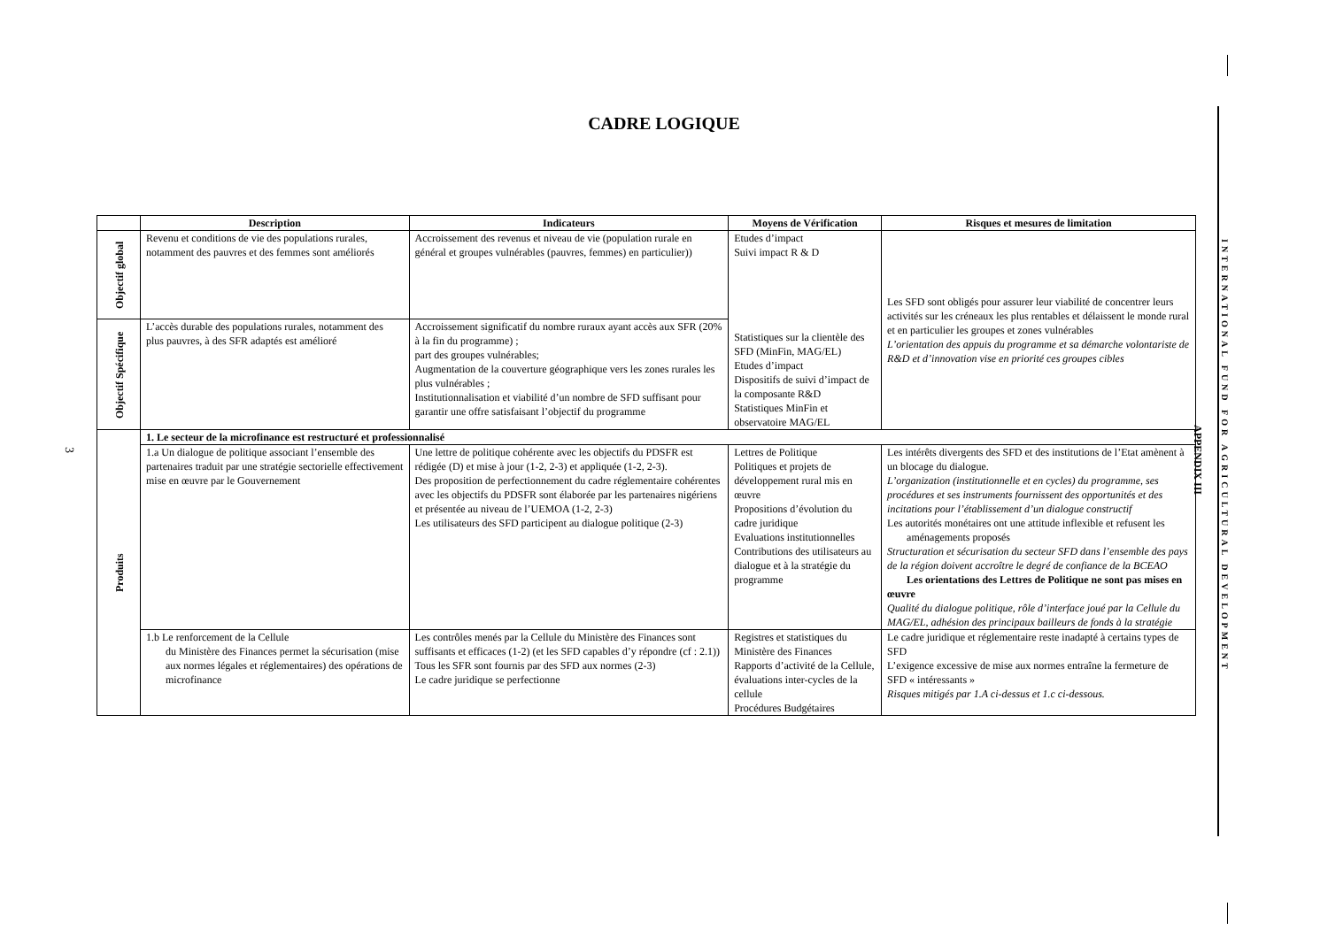CADRE LOGIQUE
| | Description | Indicateurs | Moyens de Vérification | Risques et mesures de limitation |
| --- | --- | --- | --- | --- |
| Objectif global | Revenu et conditions de vie des populations rurales, notamment des pauvres et des femmes sont améliorés | Accroissement des revenus et niveau de vie (population rurale en général et groupes vulnérables (pauvres, femmes) en particulier)) | Etudes d’impact Suivi impact R & D Statistiques sur la clientèle des SFD (MinFin, MAG/EL) Etudes d’impact Dispositifs de suivi d’impact de la composante R&D Statistiques MinFin et observatoire MAG/EL | Les SFD sont obligés pour assurer leur viabilité de concentrer leurs activités sur les créneaux les plus rentables et délaissent le monde rural et en particulier les groupes et zones vulnérables L’orientation des appuis du programme et sa démarche volontariste de R&D et d’innovation vise en priorité ces groupes cibles |
| Objectif Spécifique | L’accès durable des populations rurales, notamment des plus pauvres, à des SFR adaptés est amélioré | Accroissement significatif du nombre ruraux ayant accès aux SFR (20% à la fin du programme) ; part des groupes vulnérables; Augmentation de la couverture géographique vers les zones rurales les plus vulnérables ; Institutionnalisation et viabilité d’un nombre de SFD suffisant pour garantir une offre satisfaisant l’objectif du programme | | |
| Produits | 1. Le secteur de la microfinance est restructuré et professionnalisé | | | |
| | 1.a Un dialogue de politique associant l’ensemble des partenaires traduit par une stratégie sectorielle effectivement mise en œuvre par le Gouvernement | Une lettre de politique cohérente avec les objectifs du PDSFR est rédigée (D) et mise à jour (1-2, 2-3) et appliquée (1-2, 2-3). Des proposition de perfectionnement du cadre réglementaire cohérentes avec les objectifs du PDSFR sont élaborée par les partenaires nigériens et présentée au niveau de l’UEMOA (1-2, 2-3) Les utilisateurs des SFD participent au dialogue politique (2-3) | Lettres de Politique Politiques et projets de développement rural mis en œuvre Propositions d’évolution du cadre juridique Evaluations institutionnelles Contributions des utilisateurs au dialogue et à la stratégie du programme | Les intérêts divergents des SFD et des institutions de l’Etat amènent à un blocage du dialogue. L’organization (institutionnelle et en cycles) du programme, ses procédures et ses instruments fournissent des opportunités et des incitations pour l’établissement d’un dialogue constructif Les autorités monétaires ont une attitude inflexible et refusent les aménagements proposés Structuration et sécurisation du secteur SFD dans l’ensemble des pays de la région doivent accroître le degré de confiance de la BCEAO Les orientations des Lettres de Politique ne sont pas mises en œuvre Qualité du dialogue politique, rôle d’interface joué par la Cellule du MAG/EL, adhésion des principaux bailleurs de fonds à la stratégie |
| | 1.b Le renforcement de la Cellule du Ministère des Finances permet la sécurisation (mise aux normes légales et réglementaires) des opérations de microfinance | Les contrôles menés par la Cellule du Ministère des Finances sont suffisants et efficaces (1-2) (et les SFD capables d’y répondre (cf : 2.1)) Tous les SFR sont fournis par des SFD aux normes (2-3) Le cadre juridique se perfectionne | Registres et statistiques du Ministère des Finances Rapports d’activité de la Cellule, évaluations inter-cycles de la cellule Procédures Budgétaires | Le cadre juridique et réglementaire reste inadapté à certains types de SFD L’exigence excessive de mise aux normes entraîne la fermeture de SFD « intéressants » Risques mitigés par 1.A ci-dessus et 1.c ci-dessous. |
3
APPENDIX III
INTERNATIONAL FUND FOR AGRICULTURAL DEVELOPMENT